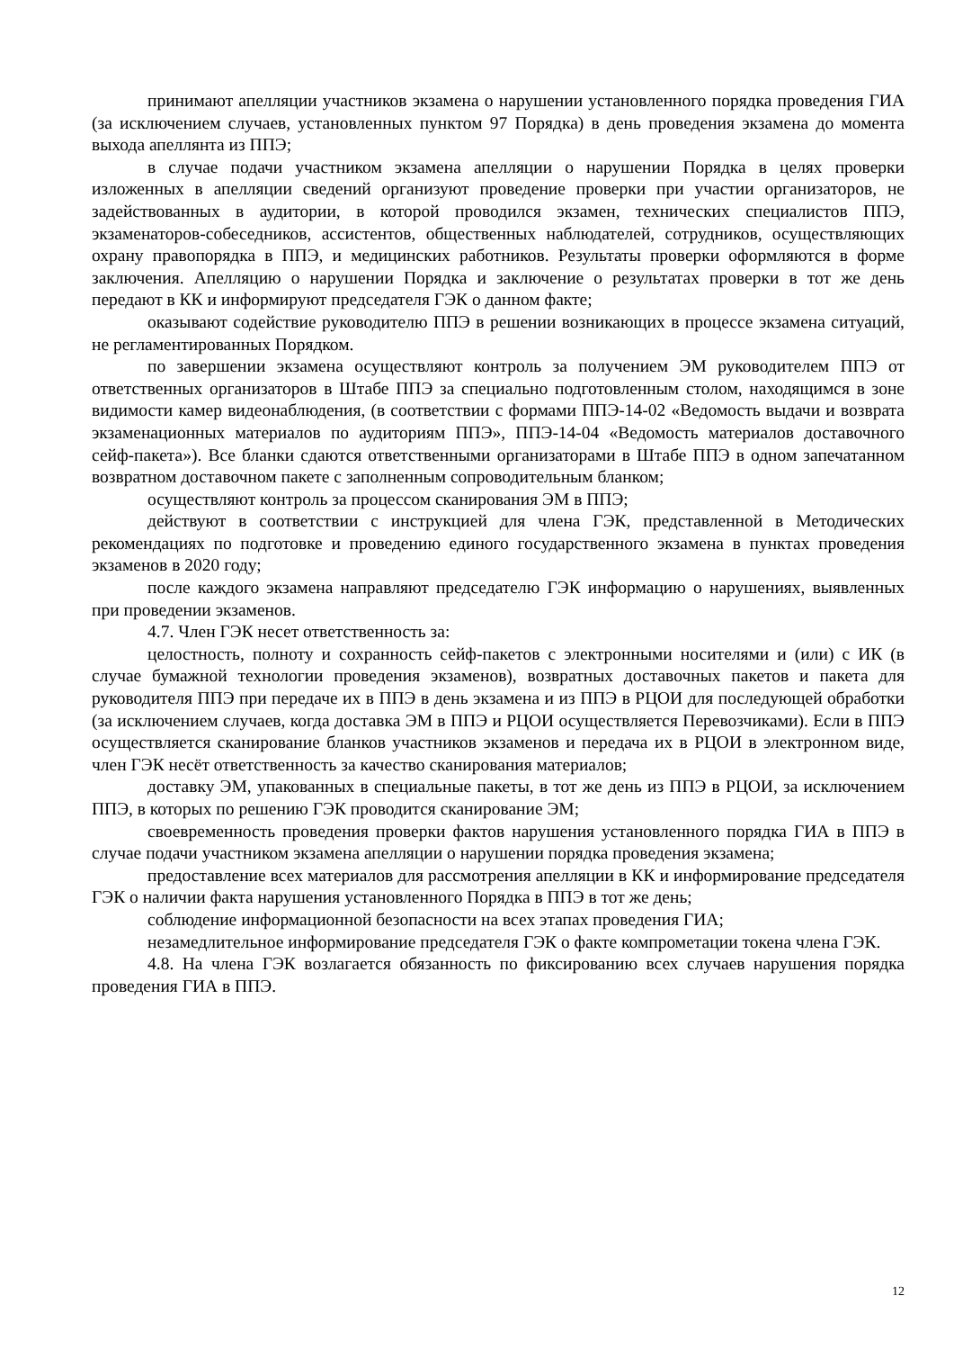принимают апелляции участников экзамена о нарушении установленного порядка проведения ГИА (за исключением случаев, установленных пунктом 97 Порядка) в день проведения экзамена до момента выхода апеллянта из ППЭ;
в случае подачи участником экзамена апелляции о нарушении Порядка в целях проверки изложенных в апелляции сведений организуют проведение проверки при участии организаторов, не задействованных в аудитории, в которой проводился экзамен, технических специалистов ППЭ, экзаменаторов-собеседников, ассистентов, общественных наблюдателей, сотрудников, осуществляющих охрану правопорядка в ППЭ, и медицинских работников. Результаты проверки оформляются в форме заключения. Апелляцию о нарушении Порядка и заключение о результатах проверки в тот же день передают в КК и информируют председателя ГЭК о данном факте;
оказывают содействие руководителю ППЭ в решении возникающих в процессе экзамена ситуаций, не регламентированных Порядком.
по завершении экзамена осуществляют контроль за получением ЭМ руководителем ППЭ от ответственных организаторов в Штабе ППЭ за специально подготовленным столом, находящимся в зоне видимости камер видеонаблюдения, (в соответствии с формами ППЭ-14-02 «Ведомость выдачи и возврата экзаменационных материалов по аудиториям ППЭ», ППЭ-14-04 «Ведомость материалов доставочного сейф-пакета»). Все бланки сдаются ответственными организаторами в Штабе ППЭ в одном запечатанном возвратном доставочном пакете с заполненным сопроводительным бланком;
осуществляют контроль за процессом сканирования ЭМ в ППЭ;
действуют в соответствии с инструкцией для члена ГЭК, представленной в Методических рекомендациях по подготовке и проведению единого государственного экзамена в пунктах проведения экзаменов в 2020 году;
после каждого экзамена направляют председателю ГЭК информацию о нарушениях, выявленных при проведении экзаменов.
4.7. Член ГЭК несет ответственность за:
целостность, полноту и сохранность сейф-пакетов с электронными носителями и (или) с ИК (в случае бумажной технологии проведения экзаменов), возвратных доставочных пакетов и пакета для руководителя ППЭ при передаче их в ППЭ в день экзамена и из ППЭ в РЦОИ для последующей обработки (за исключением случаев, когда доставка ЭМ в ППЭ и РЦОИ осуществляется Перевозчиками). Если в ППЭ осуществляется сканирование бланков участников экзаменов и передача их в РЦОИ в электронном виде, член ГЭК несёт ответственность за качество сканирования материалов;
доставку ЭМ, упакованных в специальные пакеты, в тот же день из ППЭ в РЦОИ, за исключением ППЭ, в которых по решению ГЭК проводится сканирование ЭМ;
своевременность проведения проверки фактов нарушения установленного порядка ГИА в ППЭ в случае подачи участником экзамена апелляции о нарушении порядка проведения экзамена;
предоставление всех материалов для рассмотрения апелляции в КК и информирование председателя ГЭК о наличии факта нарушения установленного Порядка в ППЭ в тот же день;
соблюдение информационной безопасности на всех этапах проведения ГИА;
незамедлительное информирование председателя ГЭК о факте компрометации токена члена ГЭК.
4.8. На члена ГЭК возлагается обязанность по фиксированию всех случаев нарушения порядка проведения ГИА в ППЭ.
12